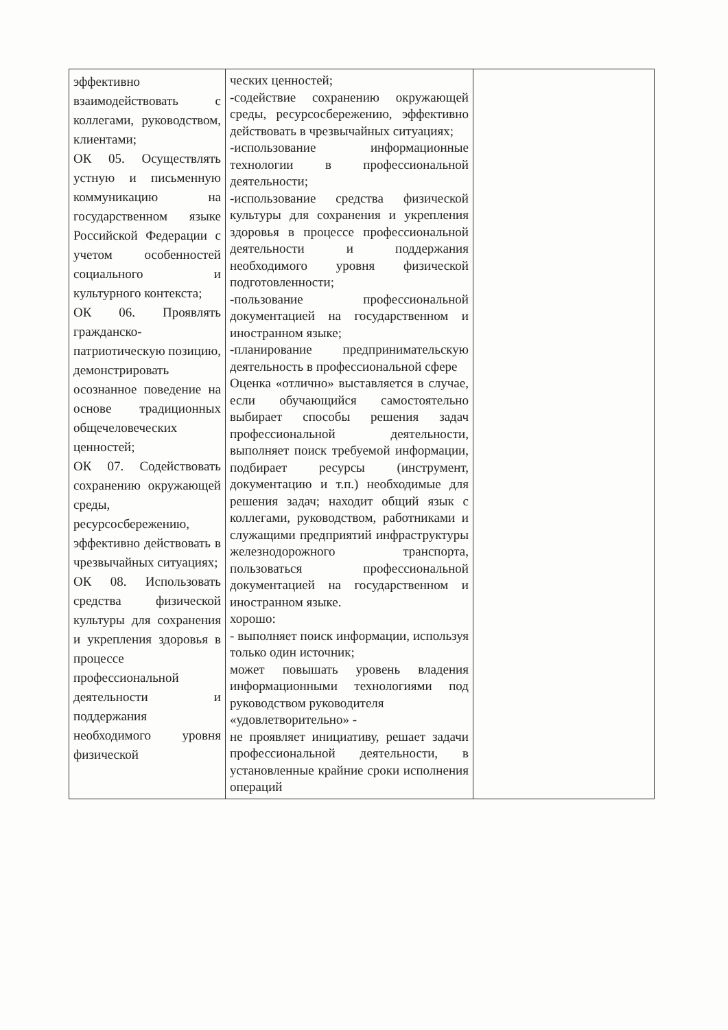| эффективно взаимодействовать с коллегами, руководством, клиентами; ОК 05. Осуществлять устную и письменную коммуникацию на государственном языке Российской Федерации с учетом особенностей социального и культурного контекста; ОК 06. Проявлять гражданско-патриотическую позицию, демонстрировать осознанное поведение на основе традиционных общечеловеческих ценностей; ОК 07. Содействовать сохранению окружающей среды, ресурсосбережению, эффективно действовать в чрезвычайных ситуациях; ОК 08. Использовать средства физической культуры для сохранения и укрепления здоровья в процессе профессиональной деятельности и поддержания необходимого уровня физической | ческих ценностей; -содействие сохранению окружающей среды, ресурсосбережению, эффективно действовать в чрезвычайных ситуациях; -использование информационные технологии в профессиональной деятельности; -использование средства физической культуры для сохранения и укрепления здоровья в процессе профессиональной деятельности и поддержания необходимого уровня физической подготовленности; -пользование профессиональной документацией на государственном и иностранном языке; -планирование предпринимательскую деятельность в профессиональной сфере Оценка «отлично» выставляется в случае, если обучающийся самостоятельно выбирает способы решения задач профессиональной деятельности, выполняет поиск требуемой информации, подбирает ресурсы (инструмент, документацию и т.п.) необходимые для решения задач; находит общий язык с коллегами, руководством, работниками и служащими предприятий инфраструктуры железнодорожного транспорта, пользоваться профессиональной документацией на государственном и иностранном языке. хорошо: - выполняет поиск информации, используя только один источник; может повышать уровень владения информационными технологиями под руководством руководителя «удовлетворительно» - не проявляет инициативу, решает задачи профессиональной деятельности, в установленные крайние сроки исполнения операций | |